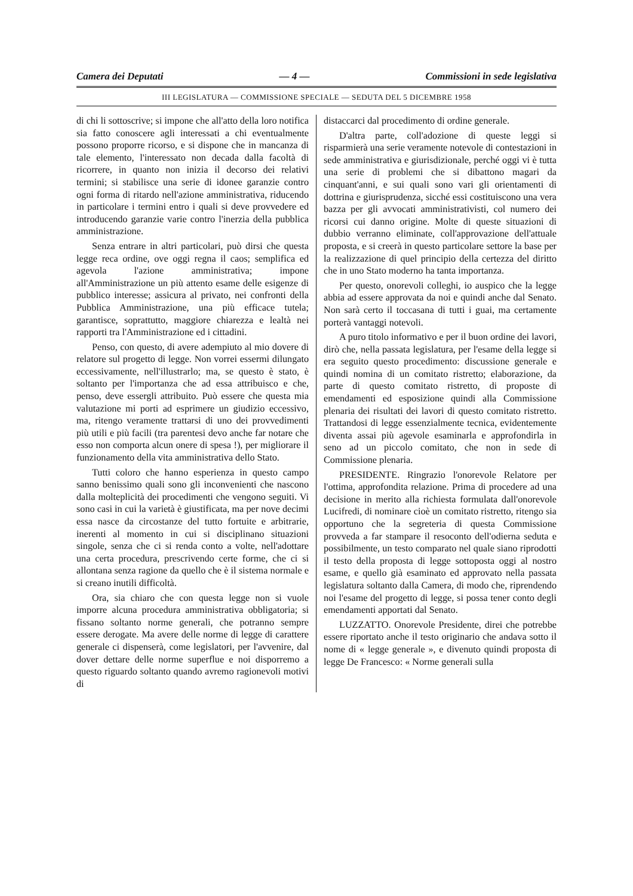Camera dei Deputati — 4 — Commissioni in sede legislativa
III LEGISLATURA — COMMISSIONE SPECIALE — SEDUTA DEL 5 DICEMBRE 1958
di chi li sottoscrive; si impone che all'atto della loro notifica sia fatto conoscere agli interessati a chi eventualmente possono proporre ricorso, e si dispone che in mancanza di tale elemento, l'interessato non decada dalla facoltà di ricorrere, in quanto non inizia il decorso dei relativi termini; si stabilisce una serie di idonee garanzie contro ogni forma di ritardo nell'azione amministrativa, riducendo in particolare i termini entro i quali si deve provvedere ed introducendo garanzie varie contro l'inerzia della pubblica amministrazione.
Senza entrare in altri particolari, può dirsi che questa legge reca ordine, ove oggi regna il caos; semplifica ed agevola l'azione amministrativa; impone all'Amministrazione un più attento esame delle esigenze di pubblico interesse; assicura al privato, nei confronti della Pubblica Amministrazione, una più efficace tutela; garantisce, soprattutto, maggiore chiarezza e lealtà nei rapporti tra l'Amministrazione ed i cittadini.
Penso, con questo, di avere adempiuto al mio dovere di relatore sul progetto di legge. Non vorrei essermi dilungato eccessivamente, nell'illustrarlo; ma, se questo è stato, è soltanto per l'importanza che ad essa attribuisco e che, penso, deve essergli attribuito. Può essere che questa mia valutazione mi porti ad esprimere un giudizio eccessivo, ma, ritengo veramente trattarsi di uno dei provvedimenti più utili e più facili (tra parentesi devo anche far notare che esso non comporta alcun onere di spesa !), per migliorare il funzionamento della vita amministrativa dello Stato.
Tutti coloro che hanno esperienza in questo campo sanno benissimo quali sono gli inconvenienti che nascono dalla molteplicità dei procedimenti che vengono seguiti. Vi sono casi in cui la varietà è giustificata, ma per nove decimi essa nasce da circostanze del tutto fortuite e arbitrarie, inerenti al momento in cui si disciplinano situazioni singole, senza che ci si renda conto a volte, nell'adottare una certa procedura, prescrivendo certe forme, che ci si allontana senza ragione da quello che è il sistema normale e si creano inutili difficoltà.
Ora, sia chiaro che con questa legge non si vuole imporre alcuna procedura amministrativa obbligatoria; si fissano soltanto norme generali, che potranno sempre essere derogate. Ma avere delle norme di legge di carattere generale ci dispenserà, come legislatori, per l'avvenire, dal dover dettare delle norme superflue e noi disporremo a questo riguardo soltanto quando avremo ragionevoli motivi di
distaccarci dal procedimento di ordine generale.
D'altra parte, coll'adozione di queste leggi si risparmierà una serie veramente notevole di contestazioni in sede amministrativa e giurisdizionale, perché oggi vi è tutta una serie di problemi che si dibattono magari da cinquant'anni, e sui quali sono vari gli orientamenti di dottrina e giurisprudenza, sicché essi costituiscono una vera bazza per gli avvocati amministrativisti, col numero dei ricorsi cui danno origine. Molte di queste situazioni di dubbio verranno eliminate, coll'approvazione dell'attuale proposta, e si creerà in questo particolare settore la base per la realizzazione di quel principio della certezza del diritto che in uno Stato moderno ha tanta importanza.
Per questo, onorevoli colleghi, io auspico che la legge abbia ad essere approvata da noi e quindi anche dal Senato. Non sarà certo il toccasana di tutti i guai, ma certamente porterà vantaggi notevoli.
A puro titolo informativo e per il buon ordine dei lavori, dirò che, nella passata legislatura, per l'esame della legge si era seguito questo procedimento: discussione generale e quindi nomina di un comitato ristretto; elaborazione, da parte di questo comitato ristretto, di proposte di emendamenti ed esposizione quindi alla Commissione plenaria dei risultati dei lavori di questo comitato ristretto. Trattandosi di legge essenzialmente tecnica, evidentemente diventa assai più agevole esaminarla e approfondirla in seno ad un piccolo comitato, che non in sede di Commissione plenaria.
PRESIDENTE. Ringrazio l'onorevole Relatore per l'ottima, approfondita relazione. Prima di procedere ad una decisione in merito alla richiesta formulata dall'onorevole Lucifredi, di nominare cioè un comitato ristretto, ritengo sia opportuno che la segreteria di questa Commissione provveda a far stampare il resoconto dell'odierna seduta e possibilmente, un testo comparato nel quale siano riprodotti il testo della proposta di legge sottoposta oggi al nostro esame, e quello già esaminato ed approvato nella passata legislatura soltanto dalla Camera, di modo che, riprendendo noi l'esame del progetto di legge, si possa tener conto degli emendamenti apportati dal Senato.
LUZZATTO. Onorevole Presidente, direi che potrebbe essere riportato anche il testo originario che andava sotto il nome di « legge generale », e divenuto quindi proposta di legge De Francesco: « Norme generali sulla